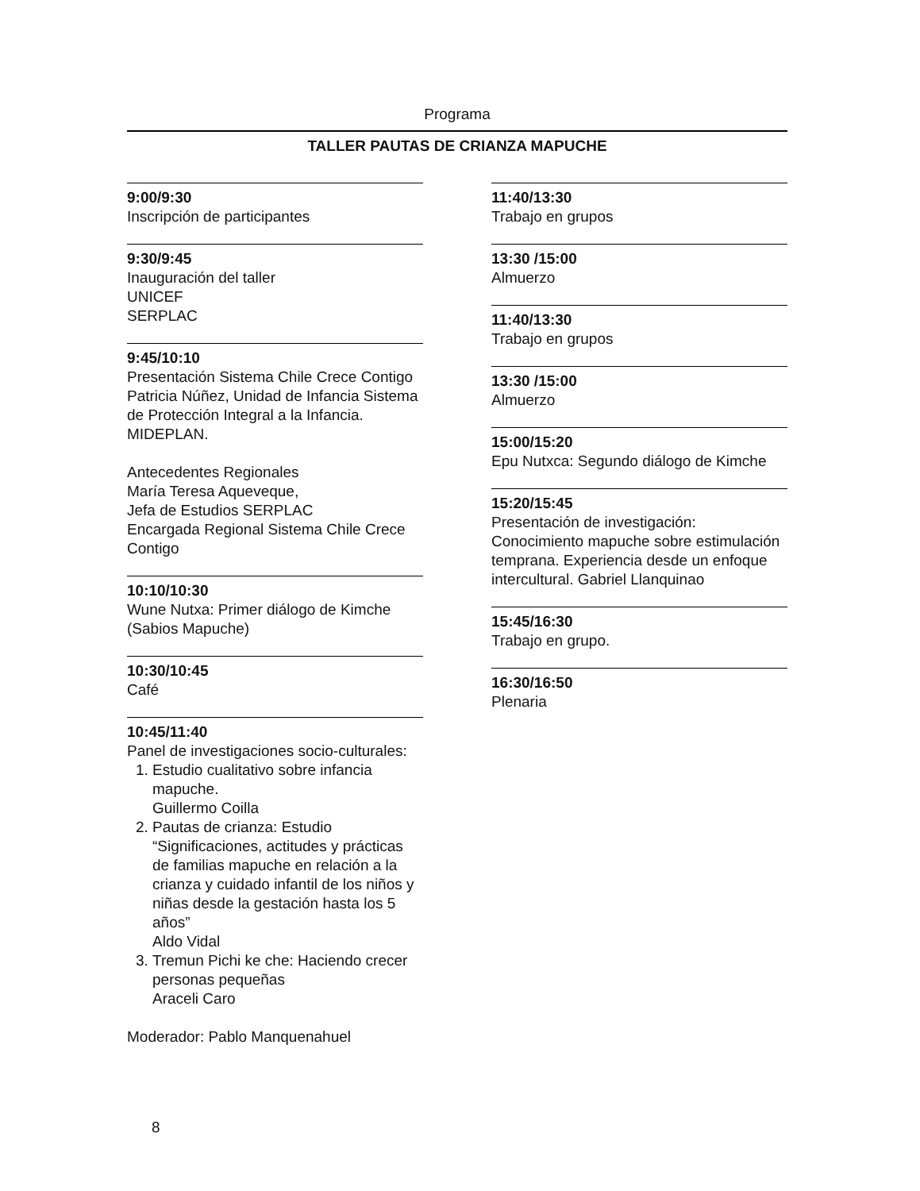Programa
TALLER PAUTAS DE CRIANZA MAPUCHE
9:00/9:30
Inscripción de participantes
9:30/9:45
Inauguración del taller
UNICEF
SERPLAC
9:45/10:10
Presentación Sistema Chile Crece Contigo
Patricia Núñez, Unidad de Infancia Sistema de Protección Integral a la Infancia. MIDEPLAN.
Antecedentes Regionales
María Teresa Aqueveque,
Jefa de Estudios SERPLAC
Encargada Regional Sistema Chile Crece Contigo
10:10/10:30
Wune Nutxa: Primer diálogo de Kimche (Sabios Mapuche)
10:30/10:45
Café
10:45/11:40
Panel de investigaciones socio-culturales:
1. Estudio cualitativo sobre infancia mapuche.
Guillermo Coilla
2. Pautas de crianza: Estudio “Significaciones, actitudes y prácticas de familias mapuche en relación a la crianza y cuidado infantil de los niños y niñas desde la gestación hasta los 5 años”
Aldo Vidal
3. Tremun Pichi ke che: Haciendo crecer personas pequeñas
Araceli Caro
Moderador: Pablo Manquenahuel
11:40/13:30
Trabajo en grupos
13:30 /15:00
Almuerzo
11:40/13:30
Trabajo en grupos
13:30 /15:00
Almuerzo
15:00/15:20
Epu Nutxca: Segundo diálogo de Kimche
15:20/15:45
Presentación de investigación: Conocimiento mapuche sobre estimulación temprana. Experiencia desde un enfoque intercultural. Gabriel Llanquinao
15:45/16:30
Trabajo en grupo.
16:30/16:50
Plenaria
8